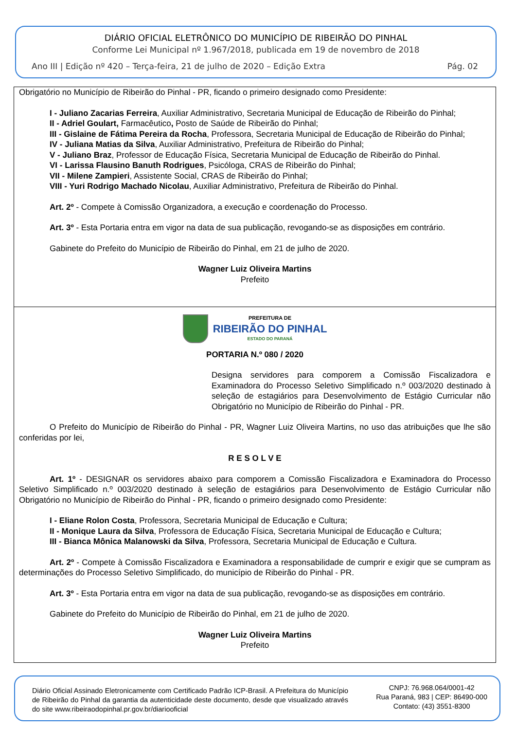DIÁRIO OFICIAL ELETRÔNICO DO MUNICÍPIO DE RIBEIRÃO DO PINHAL
Conforme Lei Municipal nº 1.967/2018, publicada em 19 de novembro de 2018
Ano III | Edição nº 420 – Terça-feira, 21 de julho de 2020 – Edição Extra Pág. 02
Obrigatório no Município de Ribeirão do Pinhal - PR, ficando o primeiro designado como Presidente:
I - Juliano Zacarias Ferreira, Auxiliar Administrativo, Secretaria Municipal de Educação de Ribeirão do Pinhal;
II - Adriel Goulart, Farmacêutico, Posto de Saúde de Ribeirão do Pinhal;
III - Gislaine de Fátima Pereira da Rocha, Professora, Secretaria Municipal de Educação de Ribeirão do Pinhal;
IV - Juliana Matias da Silva, Auxiliar Administrativo, Prefeitura de Ribeirão do Pinhal;
V - Juliano Braz, Professor de Educação Física, Secretaria Municipal de Educação de Ribeirão do Pinhal.
VI - Larissa Flausino Banuth Rodrigues, Psicóloga, CRAS de Ribeirão do Pinhal;
VII - Milene Zampieri, Assistente Social, CRAS de Ribeirão do Pinhal;
VIII - Yuri Rodrigo Machado Nicolau, Auxiliar Administrativo, Prefeitura de Ribeirão do Pinhal.
Art. 2º - Compete à Comissão Organizadora, a execução e coordenação do Processo.
Art. 3º - Esta Portaria entra em vigor na data de sua publicação, revogando-se as disposições em contrário.
Gabinete do Prefeito do Município de Ribeirão do Pinhal, em 21 de julho de 2020.
Wagner Luiz Oliveira Martins
Prefeito
PREFEITURA DE
RIBEIRÃO DO PINHAL
ESTADO DO PARANÁ
PORTARIA N.º 080 / 2020
Designa servidores para comporem a Comissão Fiscalizadora e Examinadora do Processo Seletivo Simplificado n.º 003/2020 destinado à seleção de estagiários para Desenvolvimento de Estágio Curricular não Obrigatório no Município de Ribeirão do Pinhal - PR.
O Prefeito do Município de Ribeirão do Pinhal - PR, Wagner Luiz Oliveira Martins, no uso das atribuições que lhe são conferidas por lei,
R E S O L V E
Art. 1º - DESIGNAR os servidores abaixo para comporem a Comissão Fiscalizadora e Examinadora do Processo Seletivo Simplificado n.º 003/2020 destinado à seleção de estagiários para Desenvolvimento de Estágio Curricular não Obrigatório no Município de Ribeirão do Pinhal - PR, ficando o primeiro designado como Presidente:
I - Eliane Rolon Costa, Professora, Secretaria Municipal de Educação e Cultura;
II - Monique Laura da Silva, Professora de Educação Física, Secretaria Municipal de Educação e Cultura;
III - Bianca Mônica Malanowski da Silva, Professora, Secretaria Municipal de Educação e Cultura.
Art. 2º - Compete à Comissão Fiscalizadora e Examinadora a responsabilidade de cumprir e exigir que se cumpram as determinações do Processo Seletivo Simplificado, do município de Ribeirão do Pinhal - PR.
Art. 3º - Esta Portaria entra em vigor na data de sua publicação, revogando-se as disposições em contrário.
Gabinete do Prefeito do Município de Ribeirão do Pinhal, em 21 de julho de 2020.
Wagner Luiz Oliveira Martins
Prefeito
Diário Oficial Assinado Eletronicamente com Certificado Padrão ICP-Brasil. A Prefeitura do Município de Ribeirão do Pinhal da garantia da autenticidade deste documento, desde que visualizado através do site www.ribeiraodopinhal.pr.gov.br/diariooficial
CNPJ: 76.968.064/0001-42
Rua Paraná, 983 | CEP: 86490-000
Contato: (43) 3551-8300